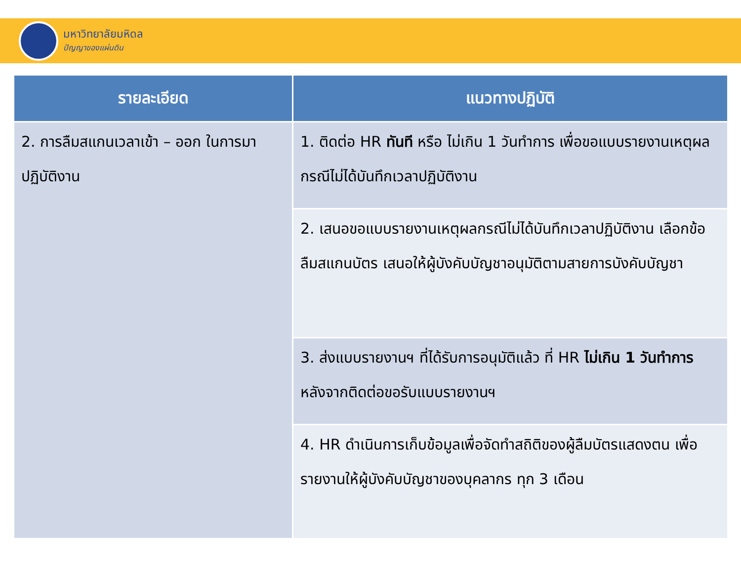มหาวิทยาลัยมหิดล
ปัญญาของแผ่นดิน
| รายละเอียด | แนวทางปฏิบัติ |
| --- | --- |
| 2. การลืมสแกนเวลาเข้า – ออก ในการมาปฏิบัติงาน | 1. ติดต่อ HR ทันที หรือ ไม่เกิน 1 วันทำการ เพื่อขอแบบรายงานเหตุผลกรณีไม่ได้บันทึกเวลาปฏิบัติงาน |
| | 2. เสนอขอแบบรายงานเหตุผลกรณีไม่ได้บันทึกเวลาปฏิบัติงาน เลือกข้อลืมสแกนบัตร เสนอให้ผู้บังคับบัญชาอนุมัติตามสายการบังคับบัญชา |
| | 3. ส่งแบบรายงานฯ ที่ได้รับการอนุมัติแล้ว ที่ HR ไม่เกิน 1 วันทำการ หลังจากติดต่อขอรับแบบรายงานฯ |
| | 4. HR ดำเนินการเก็บข้อมูลเพื่อจัดทำสถิติของผู้ลืมบัตรแสดงตน เพื่อรายงานให้ผู้บังคับบัญชาของบุคลากร ทุก 3 เดือน |